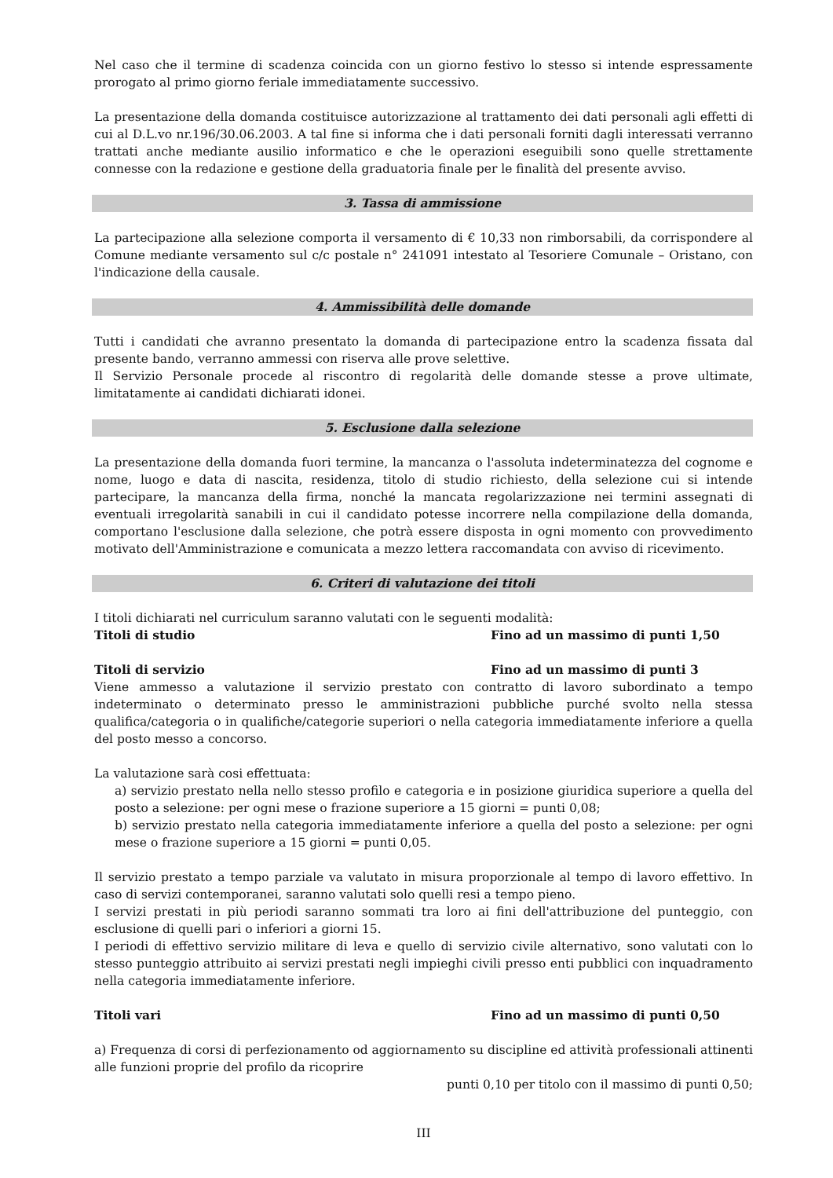Nel caso che il termine di scadenza coincida con un giorno festivo lo stesso si intende espressamente prorogato al primo giorno feriale immediatamente successivo.
La presentazione della domanda costituisce autorizzazione al trattamento dei dati personali agli effetti di cui al D.L.vo nr.196/30.06.2003. A tal fine si informa che i dati personali forniti dagli interessati verranno trattati anche mediante ausilio informatico e che le operazioni eseguibili sono quelle strettamente connesse con la redazione e gestione della graduatoria finale per le finalità del presente avviso.
3. Tassa di ammissione
La partecipazione alla selezione comporta il versamento di € 10,33 non rimborsabili, da corrispondere al Comune mediante versamento sul c/c postale n° 241091 intestato al Tesoriere Comunale – Oristano, con l'indicazione della causale.
4. Ammissibilità delle domande
Tutti i candidati che avranno presentato la domanda di partecipazione entro la scadenza fissata dal presente bando, verranno ammessi con riserva alle prove selettive.
Il Servizio Personale procede al riscontro di regolarità delle domande stesse a prove ultimate, limitatamente ai candidati dichiarati idonei.
5. Esclusione dalla selezione
La presentazione della domanda fuori termine, la mancanza o l'assoluta indeterminatezza del cognome e nome, luogo e data di nascita, residenza, titolo di studio richiesto, della selezione cui si intende partecipare, la mancanza della firma, nonché la mancata regolarizzazione nei termini assegnati di eventuali irregolarità sanabili in cui il candidato potesse incorrere nella compilazione della domanda, comportano l'esclusione dalla selezione, che potrà essere disposta in ogni momento con provvedimento motivato dell'Amministrazione e comunicata a mezzo lettera raccomandata con avviso di ricevimento.
6. Criteri di valutazione dei titoli
I titoli dichiarati nel curriculum saranno valutati con le seguenti modalità:
Titoli di studio Fino ad un massimo di punti 1,50
Titoli di servizio Fino ad un massimo di punti 3
Viene ammesso a valutazione il servizio prestato con contratto di lavoro subordinato a tempo indeterminato o determinato presso le amministrazioni pubbliche purché svolto nella stessa qualifica/categoria o in qualifiche/categorie superiori o nella categoria immediatamente inferiore a quella del posto messo a concorso.
La valutazione sarà cosi effettuata:
a) servizio prestato nella nello stesso profilo e categoria e in posizione giuridica superiore a quella del posto a selezione: per ogni mese o frazione superiore a 15 giorni = punti 0,08;
b) servizio prestato nella categoria immediatamente inferiore a quella del posto a selezione: per ogni mese o frazione superiore a 15 giorni = punti 0,05.
Il servizio prestato a tempo parziale va valutato in misura proporzionale al tempo di lavoro effettivo. In caso di servizi contemporanei, saranno valutati solo quelli resi a tempo pieno.
I servizi prestati in più periodi saranno sommati tra loro ai fini dell'attribuzione del punteggio, con esclusione di quelli pari o inferiori a giorni 15.
I periodi di effettivo servizio militare di leva e quello di servizio civile alternativo, sono valutati con lo stesso punteggio attribuito ai servizi prestati negli impieghi civili presso enti pubblici con inquadramento nella categoria immediatamente inferiore.
Titoli vari Fino ad un massimo di punti 0,50
a) Frequenza di corsi di perfezionamento od aggiornamento su discipline ed attività professionali attinenti alle funzioni proprie del profilo da ricoprire
punti 0,10 per titolo con il massimo di punti 0,50;
III